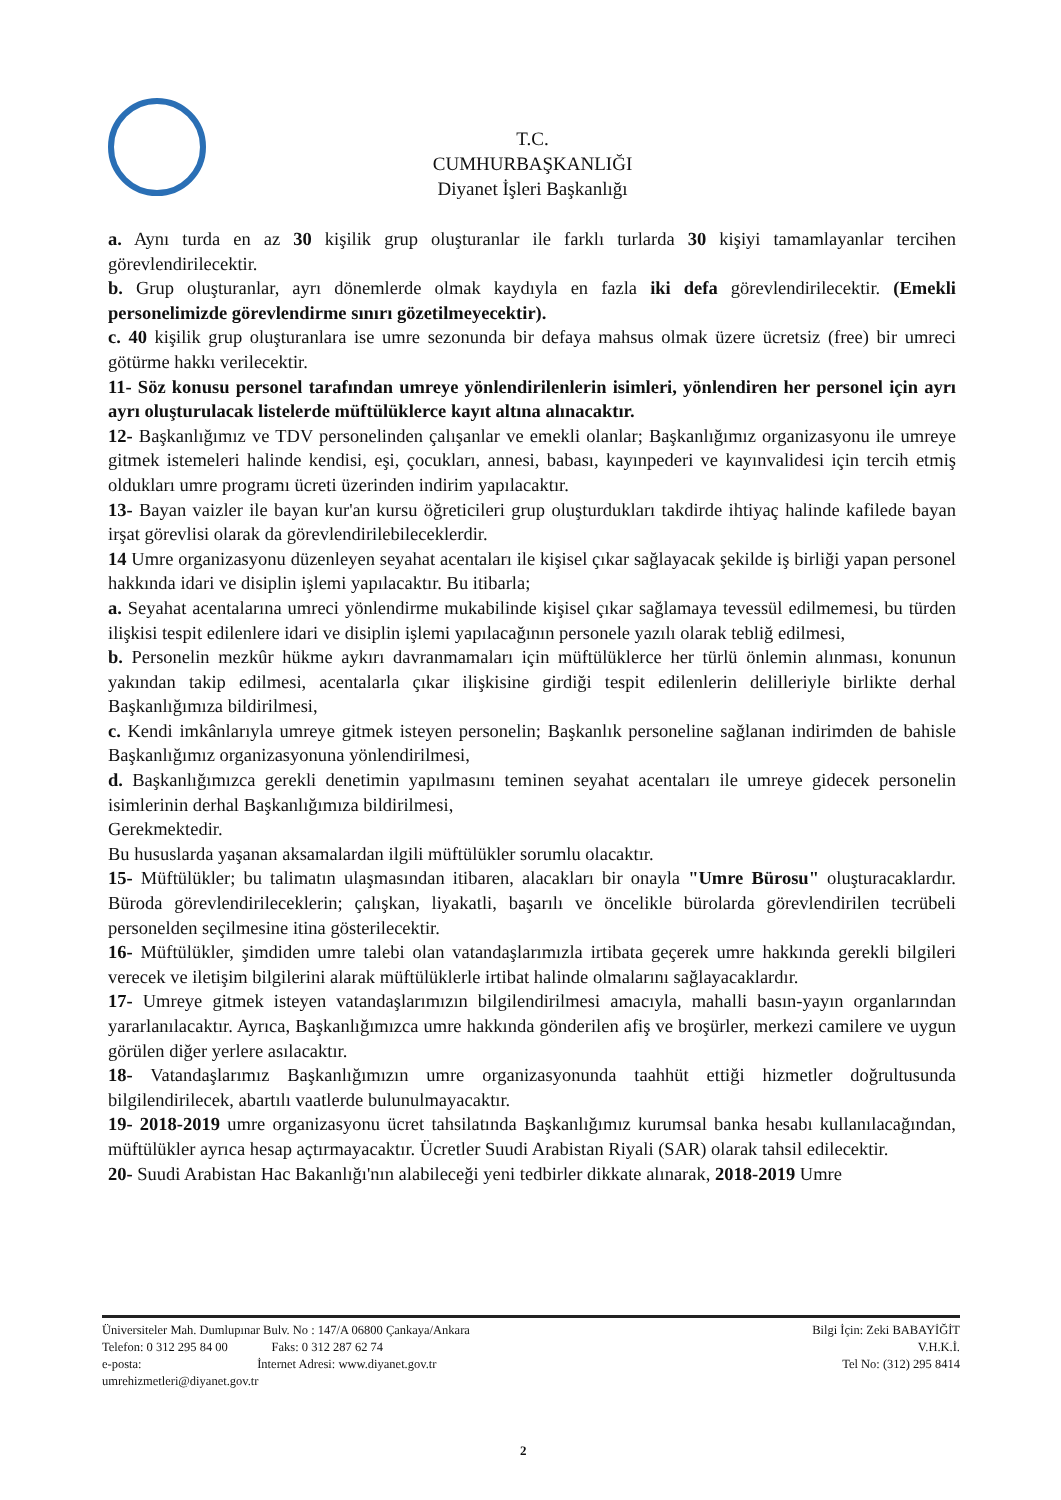T.C.
CUMHURBAŞKANLIĞI
Diyanet İşleri Başkanlığı
a. Aynı turda en az 30 kişilik grup oluşturanlar ile farklı turlarda 30 kişiyi tamamlayanlar tercihen görevlendirilecektir.
b. Grup oluşturanlar, ayrı dönemlerde olmak kaydıyla en fazla iki defa görevlendirilecektir. (Emekli personelimizde görevlendirme sınırı gözetilmeyecektir).
c. 40 kişilik grup oluşturanlara ise umre sezonunda bir defaya mahsus olmak üzere ücretsiz (free) bir umreci götürme hakkı verilecektir.
11- Söz konusu personel tarafından umreye yönlendirilenlerin isimleri, yönlendiren her personel için ayrı ayrı oluşturulacak listelerde müftülüklerce kayıt altına alınacaktır.
12- Başkanlığımız ve TDV personelinden çalışanlar ve emekli olanlar; Başkanlığımız organizasyonu ile umreye gitmek istemeleri halinde kendisi, eşi, çocukları, annesi, babası, kayınpederi ve kayınvalidesi için tercih etmiş oldukları umre programı ücreti üzerinden indirim yapılacaktır.
13- Bayan vaizler ile bayan kur'an kursu öğreticileri grup oluşturdukları takdirde ihtiyaç halinde kafilede bayan irşat görevlisi olarak da görevlendirilebileceklerdir.
14 Umre organizasyonu düzenleyen seyahat acentaları ile kişisel çıkar sağlayacak şekilde iş birliği yapan personel hakkında idari ve disiplin işlemi yapılacaktır. Bu itibarla;
a. Seyahat acentalarına umreci yönlendirme mukabilinde kişisel çıkar sağlamaya tevessül edilmemesi, bu türden ilişkisi tespit edilenlere idari ve disiplin işlemi yapılacağının personele yazılı olarak tebliğ edilmesi,
b. Personelin mezkûr hükme aykırı davranmamaları için müftülüklerce her türlü önlemin alınması, konunun yakından takip edilmesi, acentalarla çıkar ilişkisine girdiği tespit edilenlerin delilleriyle birlikte derhal Başkanlığımıza bildirilmesi,
c. Kendi imkânlarıyla umreye gitmek isteyen personelin; Başkanlık personeline sağlanan indirimden de bahisle Başkanlığımız organizasyonuna yönlendirilmesi,
d. Başkanlığımızca gerekli denetimin yapılmasını teminen seyahat acentaları ile umreye gidecek personelin isimlerinin derhal Başkanlığımıza bildirilmesi,
Gerekmektedir.
Bu hususlarda yaşanan aksamalardan ilgili müftülükler sorumlu olacaktır.
15- Müftülükler; bu talimatın ulaşmasından itibaren, alacakları bir onayla "Umre Bürosu" oluşturacaklardır. Büroda görevlendirileceklerin; çalışkan, liyakatli, başarılı ve öncelikle bürolarda görevlendirilen tecrübeli personelden seçilmesine itina gösterilecektir.
16- Müftülükler, şimdiden umre talebi olan vatandaşlarımızla irtibata geçerek umre hakkında gerekli bilgileri verecek ve iletişim bilgilerini alarak müftülüklerle irtibat halinde olmalarını sağlayacaklardır.
17- Umreye gitmek isteyen vatandaşlarımızın bilgilendirilmesi amacıyla, mahalli basın-yayın organlarından yararlanılacaktır. Ayrıca, Başkanlığımızca umre hakkında gönderilen afiş ve broşürler, merkezi camilere ve uygun görülen diğer yerlere asılacaktır.
18- Vatandaşlarımız Başkanlığımızın umre organizasyonunda taahhüt ettiği hizmetler doğrultusunda bilgilendirilecek, abartılı vaatlerde bulunulmayacaktır.
19- 2018-2019 umre organizasyonu ücret tahsilatında Başkanlığımız kurumsal banka hesabı kullanılacağından, müftülükler ayrıca hesap açtırmayacaktır. Ücretler Suudi Arabistan Riyali (SAR) olarak tahsil edilecektir.
20- Suudi Arabistan Hac Bakanlığı'nın alabileceği yeni tedbirler dikkate alınarak, 2018-2019 Umre
Üniversiteler Mah. Dumlupınar Bulv. No : 147/A 06800 Çankaya/Ankara
Telefon: 0 312 295 84 00 Faks: 0 312 287 62 74
e-posta: İnternet Adresi: www.diyanet.gov.tr
umrehizmetleri@diyanet.gov.tr
Bilgi İçin: Zeki BABAYİĞİT
V.H.K.İ.
Tel No: (312) 295 8414
2